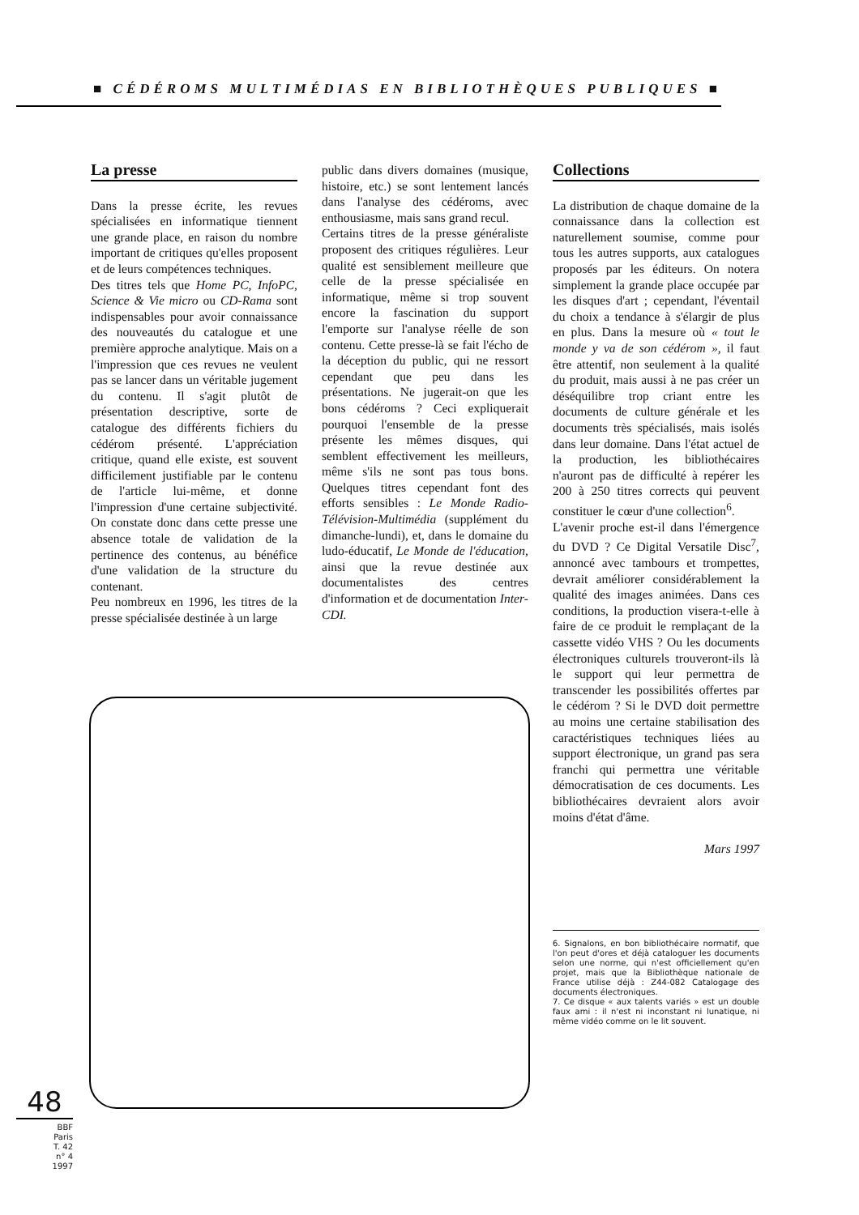■ CÉDÉROMS MULTIMÉDIAS EN BIBLIOTHÈQUES PUBLIQUES ■
La presse
Dans la presse écrite, les revues spécialisées en informatique tiennent une grande place, en raison du nombre important de critiques qu'elles proposent et de leurs compétences techniques.
Des titres tels que Home PC, InfoPC, Science & Vie micro ou CD-Rama sont indispensables pour avoir connaissance des nouveautés du catalogue et une première approche analytique. Mais on a l'impression que ces revues ne veulent pas se lancer dans un véritable jugement du contenu. Il s'agit plutôt de présentation descriptive, sorte de catalogue des différents fichiers du cédérom présenté. L'appréciation critique, quand elle existe, est souvent difficilement justifiable par le contenu de l'article lui-même, et donne l'impression d'une certaine subjectivité. On constate donc dans cette presse une absence totale de validation de la pertinence des contenus, au bénéfice d'une validation de la structure du contenant.
Peu nombreux en 1996, les titres de la presse spécialisée destinée à un large
public dans divers domaines (musique, histoire, etc.) se sont lentement lancés dans l'analyse des cédéroms, avec enthousiasme, mais sans grand recul.
Certains titres de la presse généraliste proposent des critiques régulières. Leur qualité est sensiblement meilleure que celle de la presse spécialisée en informatique, même si trop souvent encore la fascination du support l'emporte sur l'analyse réelle de son contenu. Cette presse-là se fait l'écho de la déception du public, qui ne ressort cependant que peu dans les présentations. Ne jugerait-on que les bons cédéroms ? Ceci expliquerait pourquoi l'ensemble de la presse présente les mêmes disques, qui semblent effectivement les meilleurs, même s'ils ne sont pas tous bons. Quelques titres cependant font des efforts sensibles : Le Monde Radio-Télévision-Multimédia (supplément du dimanche-lundi), et, dans le domaine du ludo-éducatif, Le Monde de l'éducation, ainsi que la revue destinée aux documentalistes des centres d'information et de documentation Inter-CDI.
Collections
La distribution de chaque domaine de la connaissance dans la collection est naturellement soumise, comme pour tous les autres supports, aux catalogues proposés par les éditeurs. On notera simplement la grande place occupée par les disques d'art ; cependant, l'éventail du choix a tendance à s'élargir de plus en plus. Dans la mesure où « tout le monde y va de son cédérom », il faut être attentif, non seulement à la qualité du produit, mais aussi à ne pas créer un déséquilibre trop criant entre les documents de culture générale et les documents très spécialisés, mais isolés dans leur domaine. Dans l'état actuel de la production, les bibliothécaires n'auront pas de difficulté à repérer les 200 à 250 titres corrects qui peuvent constituer le cœur d'une collection<sup>6</sup>.
L'avenir proche est-il dans l'émergence du DVD ? Ce Digital Versatile Disc<sup>7</sup>, annoncé avec tambours et trompettes, devrait améliorer considérablement la qualité des images animées. Dans ces conditions, la production visera-t-elle à faire de ce produit le remplaçant de la cassette vidéo VHS ? Ou les documents électroniques culturels trouveront-ils là le support qui leur permettra de transcender les possibilités offertes par le cédérom ? Si le DVD doit permettre au moins une certaine stabilisation des caractéristiques techniques liées au support électronique, un grand pas sera franchi qui permettra une véritable démocratisation de ces documents. Les bibliothécaires devraient alors avoir moins d'état d'âme.
Mars 1997
6. Signalons, en bon bibliothécaire normatif, que l'on peut d'ores et déjà cataloguer les documents selon une norme, qui n'est officiellement qu'en projet, mais que la Bibliothèque nationale de France utilise déjà : Z44-082 Catalogage des documents électroniques.
7. Ce disque « aux talents variés » est un double faux ami : il n'est ni inconstant ni lunatique, ni même vidéo comme on le lit souvent.
48
BBF
Paris
T. 42
n° 4
1997